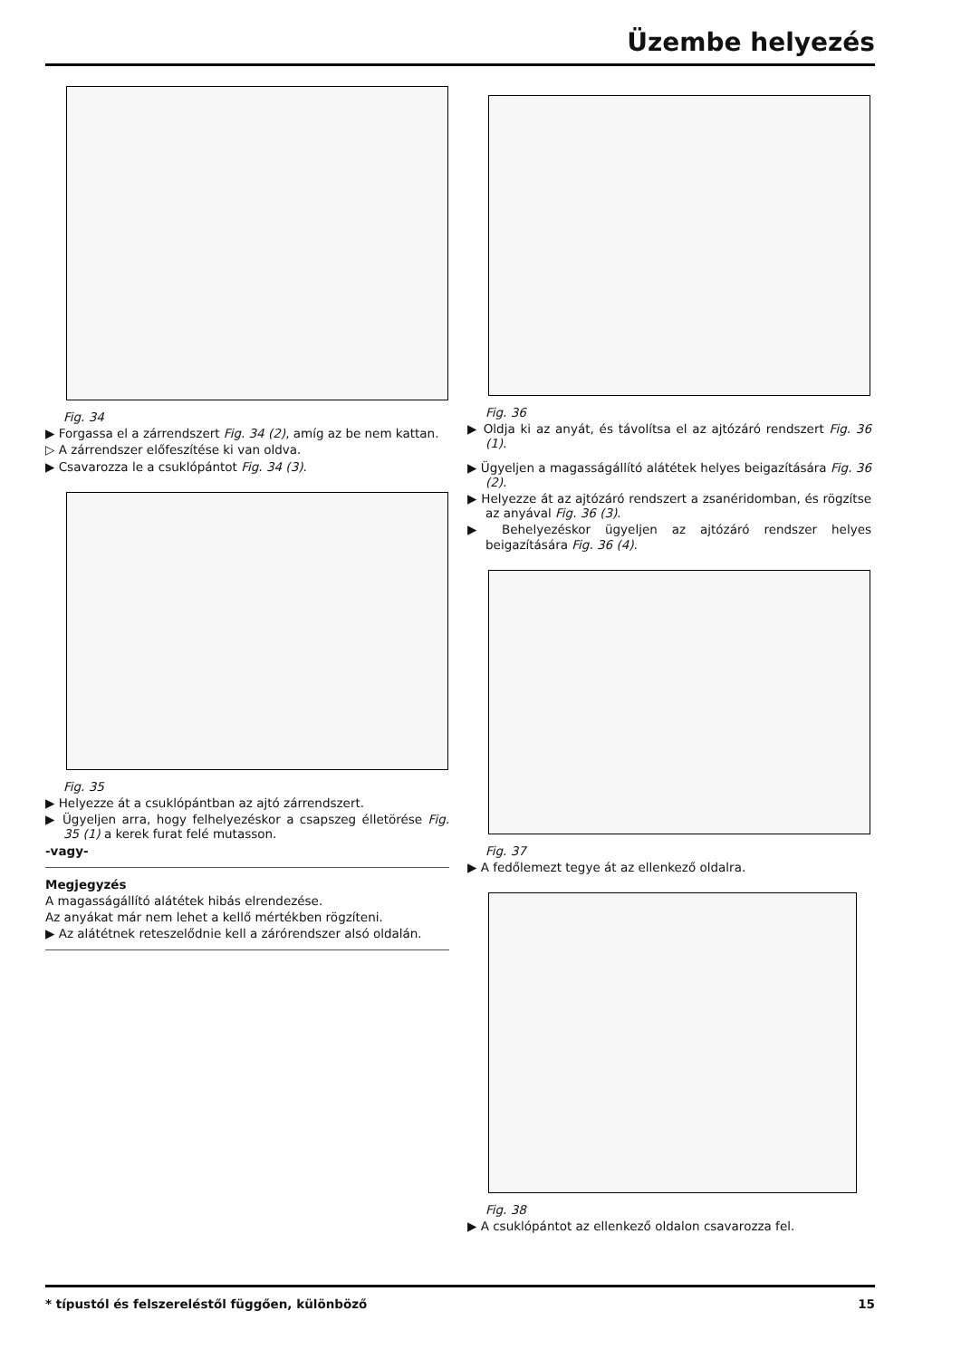Üzembe helyezés
Fig. 34
▶ Forgassa el a zárrendszert Fig. 34 (2), amíg az be nem kattan.
▷ A zárrendszer előfeszítése ki van oldva.
▶ Csavarozza le a csuklópántot Fig. 34 (3).
Fig. 35
▶ Helyezze át a csuklópántban az ajtó zárrendszert.
▶ Ügyeljen arra, hogy felhelyezéskor a csapszeg élletörése Fig. 35 (1) a kerek furat felé mutasson.
-vagy-
Megjegyzés
A magasságállító alátétek hibás elrendezése.
Az anyákat már nem lehet a kellő mértékben rögzíteni.
▶ Az alátétnek reteszelődnie kell a zárórendszer alsó oldalán.
Fig. 36
▶ Oldja ki az anyát, és távolítsa el az ajtózáró rendszert Fig. 36 (1).
▶ Ügyeljen a magasságállító alátétek helyes beigazítására Fig. 36 (2).
▶ Helyezze át az ajtózáró rendszert a zsanéridomban, és rögzítse az anyával Fig. 36 (3).
▶ Behelyezéskor ügyeljen az ajtózáró rendszer helyes beigazítására Fig. 36 (4).
Fig. 37
▶ A fedőlemezt tegye át az ellenkező oldalra.
Fig. 38
▶ A csuklópántot az ellenkező oldalon csavarozza fel.
* típustól és felszereléstől függően, különböző 15